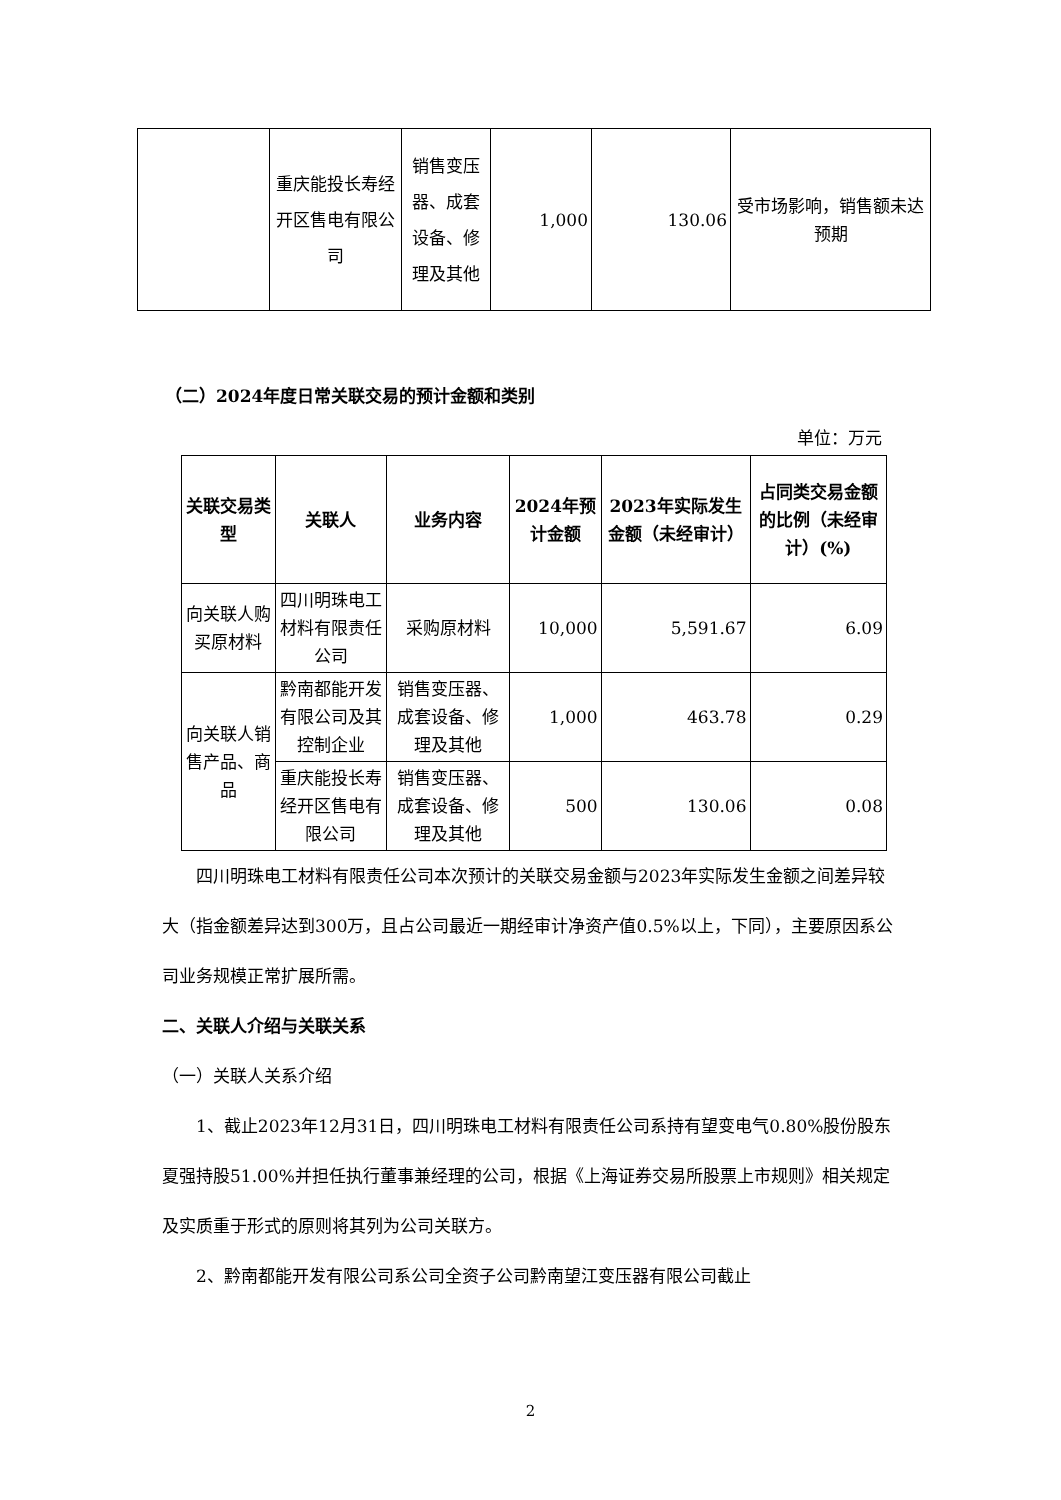| | 重庆能投长寿经开区售电有限公司 | 销售变压器、成套设备、修理及其他 | 1,000 | 130.06 | 受市场影响，销售额未达预期 |
（二）2024年度日常关联交易的预计金额和类别
单位：万元
| 关联交易类型 | 关联人 | 业务内容 | 2024年预计金额 | 2023年实际发生金额（未经审计） | 占同类交易金额的比例（未经审计）(%) |
| --- | --- | --- | --- | --- | --- |
| 向关联人购买原材料 | 四川明珠电工材料有限责任公司 | 采购原材料 | 10,000 | 5,591.67 | 6.09 |
| 向关联人销售产品、商品 | 黔南都能开发有限公司及其控制企业 | 销售变压器、成套设备、修理及其他 | 1,000 | 463.78 | 0.29 |
| | 重庆能投长寿经开区售电有限公司 | 销售变压器、成套设备、修理及其他 | 500 | 130.06 | 0.08 |
四川明珠电工材料有限责任公司本次预计的关联交易金额与2023年实际发生金额之间差异较大（指金额差异达到300万，且占公司最近一期经审计净资产值0.5%以上，下同），主要原因系公司业务规模正常扩展所需。
二、关联人介绍与关联关系
（一）关联人关系介绍
1、截止2023年12月31日，四川明珠电工材料有限责任公司系持有望变电气0.80%股份股东夏强持股51.00%并担任执行董事兼经理的公司，根据《上海证券交易所股票上市规则》相关规定及实质重于形式的原则将其列为公司关联方。
2、黔南都能开发有限公司系公司全资子公司黔南望江变压器有限公司截止
2